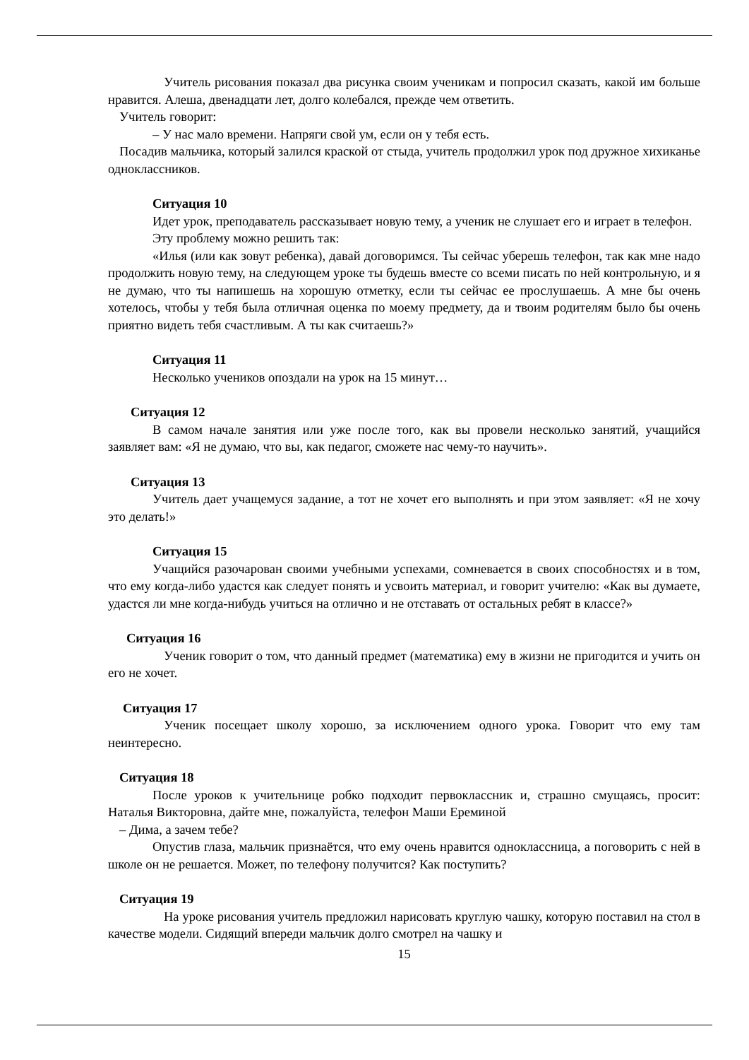Учитель рисования показал два рисунка своим ученикам и попросил сказать, какой им больше нравится. Алеша, двенадцати лет, долго колебался, прежде чем ответить.
Учитель говорит:
– У нас мало времени. Напряги свой ум, если он у тебя есть.
Посадив мальчика, который залился краской от стыда, учитель продолжил урок под дружное хихиканье одноклассников.
Ситуация 10
Идет урок, преподаватель рассказывает новую тему, а ученик не слушает его и играет в телефон.
Эту проблему можно решить так:
«Илья (или как зовут ребенка), давай договоримся. Ты сейчас уберешь телефон, так как мне надо продолжить новую тему, на следующем уроке ты будешь вместе со всеми писать по ней контрольную, и я не думаю, что ты напишешь на хорошую отметку, если ты сейчас ее прослушаешь. А мне бы очень хотелось, чтобы у тебя была отличная оценка по моему предмету, да и твоим родителям было бы очень приятно видеть тебя счастливым. А ты как считаешь?»
Ситуация 11
Несколько учеников опоздали на урок на 15 минут…
Ситуация 12
В самом начале занятия или уже после того, как вы провели несколько занятий, учащийся заявляет вам: «Я не думаю, что вы, как педагог, сможете нас чему-то научить».
Ситуация 13
Учитель дает учащемуся задание, а тот не хочет его выполнять и при этом заявляет: «Я не хочу это делать!»
Ситуация 15
Учащийся разочарован своими учебными успехами, сомневается в своих способностях и в том, что ему когда-либо удастся как следует понять и усвоить материал, и говорит учителю: «Как вы думаете, удастся ли мне когда-нибудь учиться на отлично и не отставать от остальных ребят в классе?»
Ситуация 16
Ученик говорит о том, что данный предмет (математика) ему в жизни не пригодится и учить он его не хочет.
Ситуация 17
Ученик посещает школу хорошо, за исключением одного урока. Говорит что ему там неинтересно.
Ситуация 18
После уроков к учительнице робко подходит первоклассник и, страшно смущаясь, просит: Наталья Викторовна, дайте мне, пожалуйста, телефон Маши Ереминой
– Дима, а зачем тебе?
Опустив глаза, мальчик признаётся, что ему очень нравится одноклассница, а поговорить с ней в школе он не решается. Может, по телефону получится? Как поступить?
Ситуация 19
На уроке рисования учитель предложил нарисовать круглую чашку, которую поставил на стол в качестве модели. Сидящий впереди мальчик долго смотрел на чашку и
15